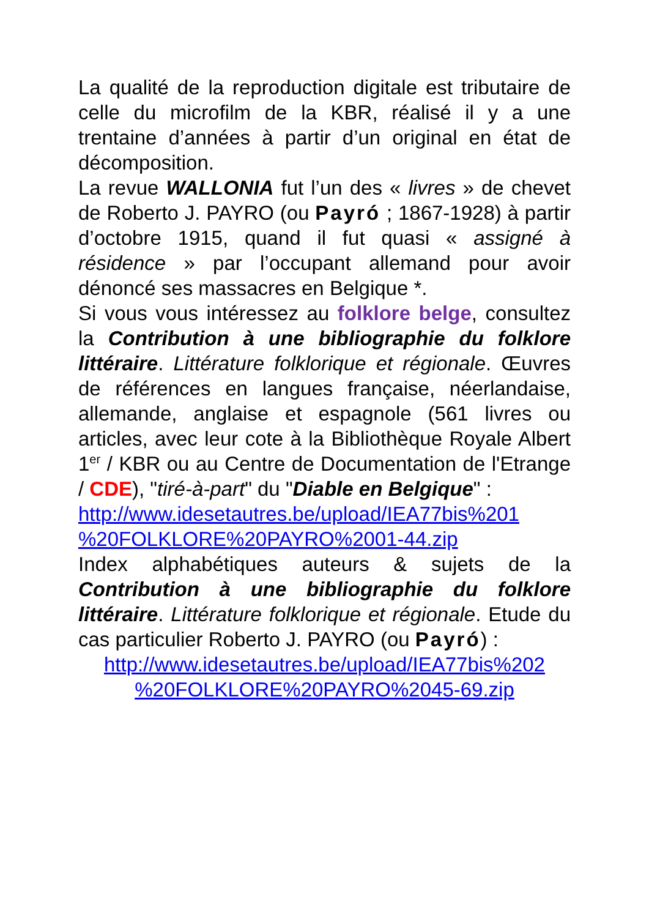La qualité de la reproduction digitale est tributaire de celle du microfilm de la KBR, réalisé il y a une trentaine d’années à partir d’un original en état de décomposition.
La revue WALLONIA fut l’un des « livres » de chevet de Roberto J. PAYRO (ou Payró ; 1867-1928) à partir d’octobre 1915, quand il fut quasi « assigné à résidence » par l’occupant allemand pour avoir dénoncé ses massacres en Belgique *.
Si vous vous intéressez au folklore belge, consultez la Contribution à une bibliographie du folklore littéraire. Littérature folklorique et régionale. Œuvres de références en langues française, néerlandaise, allemande, anglaise et espagnole (561 livres ou articles, avec leur cote à la Bibliothèque Royale Albert 1<sup>er</sup> / KBR ou au Centre de Documentation de l'Etrange / CDE), "tiré-à-part" du "Diable en Belgique" :
http://www.idesetautres.be/upload/IEA77bis%201 %20FOLKLORE%20PAYRO%2001-44.zip
Index alphabétiques auteurs & sujets de la Contribution à une bibliographie du folklore littéraire. Littérature folklorique et régionale. Etude du cas particulier Roberto J. PAYRO (ou Payró) :
http://www.idesetautres.be/upload/IEA77bis%202
%20FOLKLORE%20PAYRO%2045-69.zip